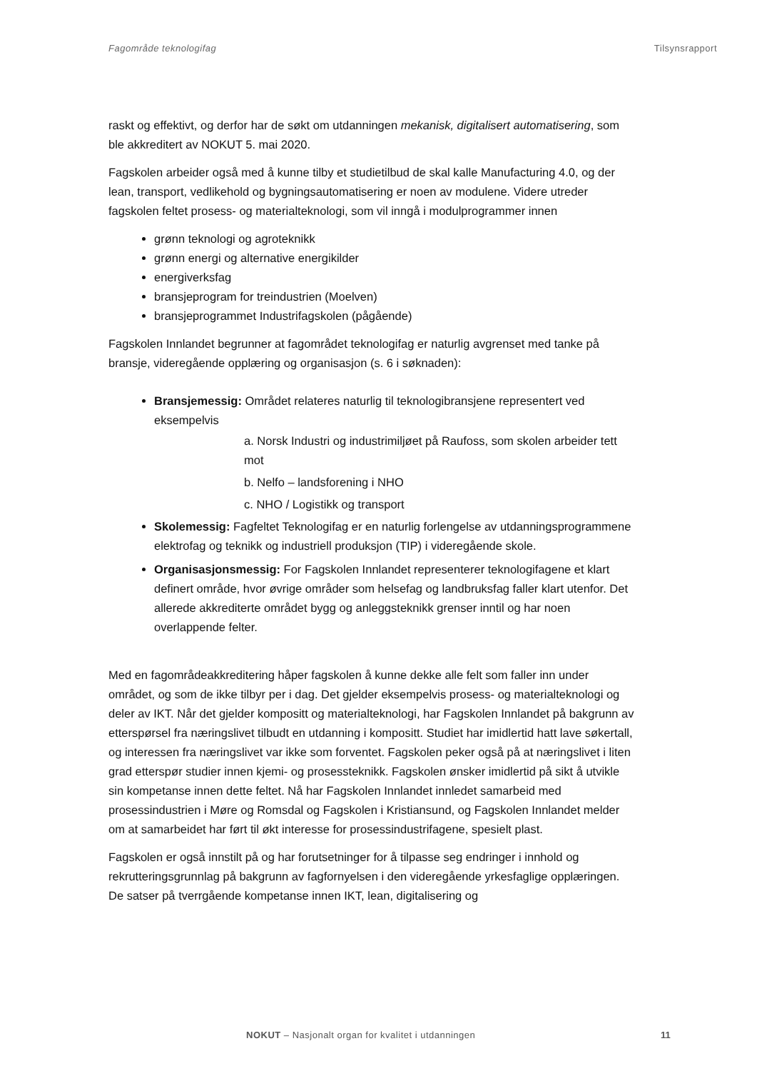Fagområde teknologifag Tilsynsrapport
raskt og effektivt, og derfor har de søkt om utdanningen mekanisk, digitalisert automatisering, som ble akkreditert av NOKUT 5. mai 2020.
Fagskolen arbeider også med å kunne tilby et studietilbud de skal kalle Manufacturing 4.0, og der lean, transport, vedlikehold og bygningsautomatisering er noen av modulene. Videre utreder fagskolen feltet prosess- og materialteknologi, som vil inngå i modulprogrammer innen
grønn teknologi og agroteknikk
grønn energi og alternative energikilder
energiverksfag
bransjeprogram for treindustrien (Moelven)
bransjeprogrammet Industrifagskolen (pågående)
Fagskolen Innlandet begrunner at fagområdet teknologifag er naturlig avgrenset med tanke på bransje, videregående opplæring og organisasjon (s. 6 i søknaden):
Bransjemessig: Området relateres naturlig til teknologibransjene representert ved eksempelvis
a. Norsk Industri og industrimiljøet på Raufoss, som skolen arbeider tett mot
b. Nelfo – landsforening i NHO
c. NHO / Logistikk og transport
Skolemessig: Fagfeltet Teknologifag er en naturlig forlengelse av utdanningsprogrammene elektrofag og teknikk og industriell produksjon (TIP) i videregående skole.
Organisasjonsmessig: For Fagskolen Innlandet representerer teknologifagene et klart definert område, hvor øvrige områder som helsefag og landbruksfag faller klart utenfor. Det allerede akkrediterte området bygg og anleggsteknikk grenser inntil og har noen overlappende felter.
Med en fagområdeakkreditering håper fagskolen å kunne dekke alle felt som faller inn under området, og som de ikke tilbyr per i dag. Det gjelder eksempelvis prosess- og materialteknologi og deler av IKT. Når det gjelder kompositt og materialteknologi, har Fagskolen Innlandet på bakgrunn av etterspørsel fra næringslivet tilbudt en utdanning i kompositt. Studiet har imidlertid hatt lave søkertall, og interessen fra næringslivet var ikke som forventet. Fagskolen peker også på at næringslivet i liten grad etterspør studier innen kjemi- og prosessteknikk. Fagskolen ønsker imidlertid på sikt å utvikle sin kompetanse innen dette feltet. Nå har Fagskolen Innlandet innledet samarbeid med prosessindustrien i Møre og Romsdal og Fagskolen i Kristiansund, og Fagskolen Innlandet melder om at samarbeidet har ført til økt interesse for prosessindustrifagene, spesielt plast.
Fagskolen er også innstilt på og har forutsetninger for å tilpasse seg endringer i innhold og rekrutteringsgrunnlag på bakgrunn av fagfornyelsen i den videregående yrkesfaglige opplæringen. De satser på tverrgående kompetanse innen IKT, lean, digitalisering og
NOKUT – Nasjonalt organ for kvalitet i utdanningen
11